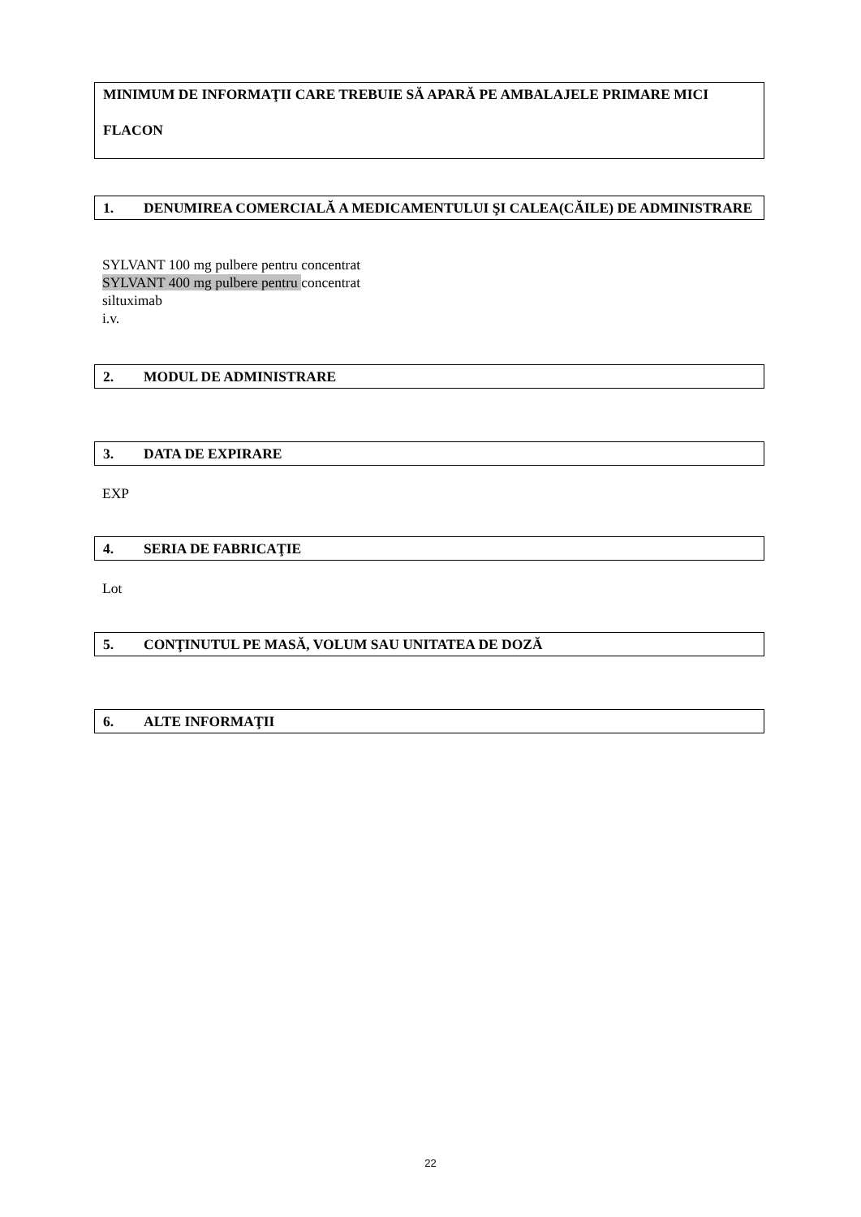MINIMUM DE INFORMAŢII CARE TREBUIE SĂ APARĂ PE AMBALAJELE PRIMARE MICI
FLACON
1. DENUMIREA COMERCIALĂ A MEDICAMENTULUI ŞI CALEA(CĂILE) DE ADMINISTRARE
SYLVANT 100 mg pulbere pentru concentrat
SYLVANT 400 mg pulbere pentru concentrat
siltuximab
i.v.
2. MODUL DE ADMINISTRARE
3. DATA DE EXPIRARE
EXP
4. SERIA DE FABRICAŢIE
Lot
5. CONŢINUTUL PE MASĂ, VOLUM SAU UNITATEA DE DOZĂ
6. ALTE INFORMAŢII
22